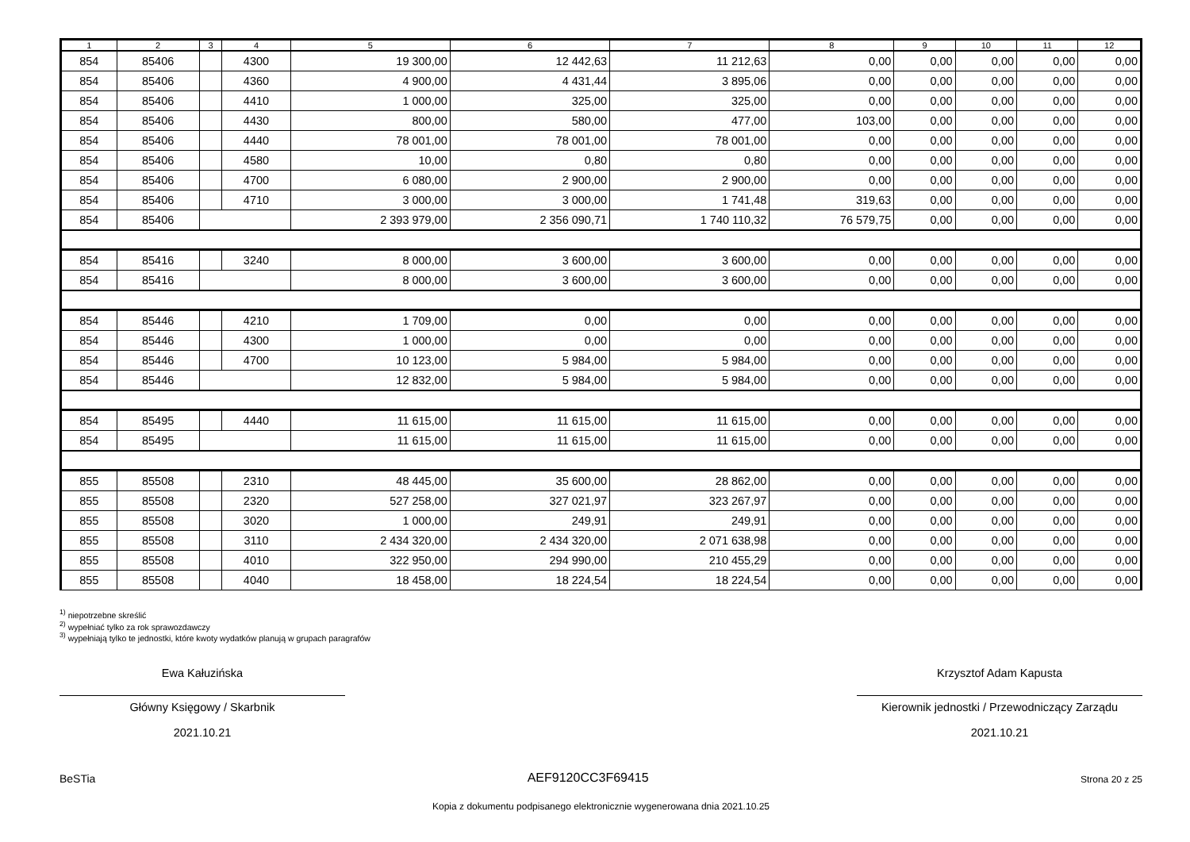| 1 | 2 | 3 | 4 | 5 | 6 | 7 | 8 | 9 | 10 | 11 | 12 |
| --- | --- | --- | --- | --- | --- | --- | --- | --- | --- | --- | --- |
| 854 | 85406 | | 4300 | 19 300,00 | 12 442,63 | 11 212,63 | 0,00 | 0,00 | 0,00 | 0,00 | 0,00 |
| 854 | 85406 | | 4360 | 4 900,00 | 4 431,44 | 3 895,06 | 0,00 | 0,00 | 0,00 | 0,00 | 0,00 |
| 854 | 85406 | | 4410 | 1 000,00 | 325,00 | 325,00 | 0,00 | 0,00 | 0,00 | 0,00 | 0,00 |
| 854 | 85406 | | 4430 | 800,00 | 580,00 | 477,00 | 103,00 | 0,00 | 0,00 | 0,00 | 0,00 |
| 854 | 85406 | | 4440 | 78 001,00 | 78 001,00 | 78 001,00 | 0,00 | 0,00 | 0,00 | 0,00 | 0,00 |
| 854 | 85406 | | 4580 | 10,00 | 0,80 | 0,80 | 0,00 | 0,00 | 0,00 | 0,00 | 0,00 |
| 854 | 85406 | | 4700 | 6 080,00 | 2 900,00 | 2 900,00 | 0,00 | 0,00 | 0,00 | 0,00 | 0,00 |
| 854 | 85406 | | 4710 | 3 000,00 | 3 000,00 | 1 741,48 | 319,63 | 0,00 | 0,00 | 0,00 | 0,00 |
| 854 | 85406 | | | 2 393 979,00 | 2 356 090,71 | 1 740 110,32 | 76 579,75 | 0,00 | 0,00 | 0,00 | 0,00 |
| 854 | 85416 | | 3240 | 8 000,00 | 3 600,00 | 3 600,00 | 0,00 | 0,00 | 0,00 | 0,00 | 0,00 |
| 854 | 85416 | | | 8 000,00 | 3 600,00 | 3 600,00 | 0,00 | 0,00 | 0,00 | 0,00 | 0,00 |
| 854 | 85446 | | 4210 | 1 709,00 | 0,00 | 0,00 | 0,00 | 0,00 | 0,00 | 0,00 | 0,00 |
| 854 | 85446 | | 4300 | 1 000,00 | 0,00 | 0,00 | 0,00 | 0,00 | 0,00 | 0,00 | 0,00 |
| 854 | 85446 | | 4700 | 10 123,00 | 5 984,00 | 5 984,00 | 0,00 | 0,00 | 0,00 | 0,00 | 0,00 |
| 854 | 85446 | | | 12 832,00 | 5 984,00 | 5 984,00 | 0,00 | 0,00 | 0,00 | 0,00 | 0,00 |
| 854 | 85495 | | 4440 | 11 615,00 | 11 615,00 | 11 615,00 | 0,00 | 0,00 | 0,00 | 0,00 | 0,00 |
| 854 | 85495 | | | 11 615,00 | 11 615,00 | 11 615,00 | 0,00 | 0,00 | 0,00 | 0,00 | 0,00 |
| 855 | 85508 | | 2310 | 48 445,00 | 35 600,00 | 28 862,00 | 0,00 | 0,00 | 0,00 | 0,00 | 0,00 |
| 855 | 85508 | | 2320 | 527 258,00 | 327 021,97 | 323 267,97 | 0,00 | 0,00 | 0,00 | 0,00 | 0,00 |
| 855 | 85508 | | 3020 | 1 000,00 | 249,91 | 249,91 | 0,00 | 0,00 | 0,00 | 0,00 | 0,00 |
| 855 | 85508 | | 3110 | 2 434 320,00 | 2 434 320,00 | 2 071 638,98 | 0,00 | 0,00 | 0,00 | 0,00 | 0,00 |
| 855 | 85508 | | 4010 | 322 950,00 | 294 990,00 | 210 455,29 | 0,00 | 0,00 | 0,00 | 0,00 | 0,00 |
| 855 | 85508 | | 4040 | 18 458,00 | 18 224,54 | 18 224,54 | 0,00 | 0,00 | 0,00 | 0,00 | 0,00 |
<sup>1)</sup> niepotrzebne skreślić
<sup>2)</sup> wypełniać tylko za rok sprawozdawczy
<sup>3)</sup> wypełniają tylko te jednostki, które kwoty wydatków planują w grupach paragrafów
Ewa Kałuzińska
Główny Księgowy / Skarbnik
2021.10.21
Krzysztof Adam Kapusta
Kierownik jednostki / Przewodniczący Zarządu
2021.10.21
BeSTia AEF9120CC3F69415 Strona 20 z 25
Kopia z dokumentu podpisanego elektronicznie wygenerowana dnia 2021.10.25